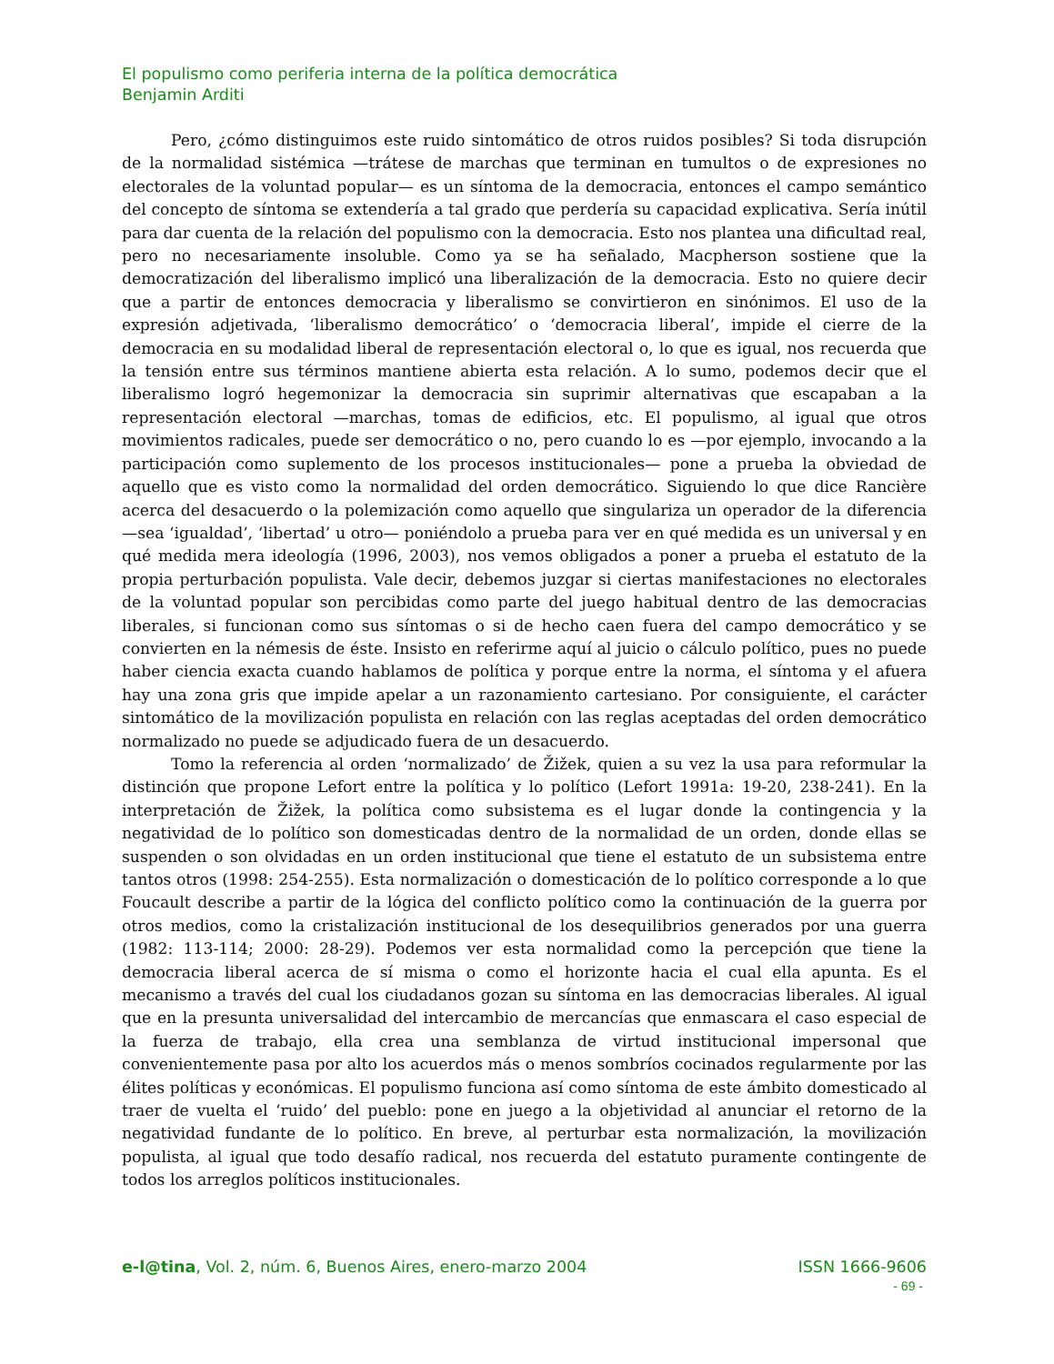El populismo como periferia interna de la política democrática
Benjamin Arditi
Pero, ¿cómo distinguimos este ruido sintomático de otros ruidos posibles? Si toda disrupción de la normalidad sistémica —trátese de marchas que terminan en tumultos o de expresiones no electorales de la voluntad popular— es un síntoma de la democracia, entonces el campo semántico del concepto de síntoma se extendería a tal grado que perdería su capacidad explicativa. Sería inútil para dar cuenta de la relación del populismo con la democracia. Esto nos plantea una dificultad real, pero no necesariamente insoluble. Como ya se ha señalado, Macpherson sostiene que la democratización del liberalismo implicó una liberalización de la democracia. Esto no quiere decir que a partir de entonces democracia y liberalismo se convirtieron en sinónimos. El uso de la expresión adjetivada, ‘liberalismo democrático’ o ‘democracia liberal’, impide el cierre de la democracia en su modalidad liberal de representación electoral o, lo que es igual, nos recuerda que la tensión entre sus términos mantiene abierta esta relación. A lo sumo, podemos decir que el liberalismo logró hegemonizar la democracia sin suprimir alternativas que escapaban a la representación electoral —marchas, tomas de edificios, etc. El populismo, al igual que otros movimientos radicales, puede ser democrático o no, pero cuando lo es —por ejemplo, invocando a la participación como suplemento de los procesos institucionales— pone a prueba la obviedad de aquello que es visto como la normalidad del orden democrático. Siguiendo lo que dice Rancière acerca del desacuerdo o la polemización como aquello que singulariza un operador de la diferencia —sea ‘igualdad’, ‘libertad’ u otro— poniéndolo a prueba para ver en qué medida es un universal y en qué medida mera ideología (1996, 2003), nos vemos obligados a poner a prueba el estatuto de la propia perturbación populista. Vale decir, debemos juzgar si ciertas manifestaciones no electorales de la voluntad popular son percibidas como parte del juego habitual dentro de las democracias liberales, si funcionan como sus síntomas o si de hecho caen fuera del campo democrático y se convierten en la némesis de éste. Insisto en referirme aquí al juicio o cálculo político, pues no puede haber ciencia exacta cuando hablamos de política y porque entre la norma, el síntoma y el afuera hay una zona gris que impide apelar a un razonamiento cartesiano. Por consiguiente, el carácter sintomático de la movilización populista en relación con las reglas aceptadas del orden democrático normalizado no puede se adjudicado fuera de un desacuerdo.
Tomo la referencia al orden ‘normalizado’ de Žižek, quien a su vez la usa para reformular la distinción que propone Lefort entre la política y lo político (Lefort 1991a: 19-20, 238-241). En la interpretación de Žižek, la política como subsistema es el lugar donde la contingencia y la negatividad de lo político son domesticadas dentro de la normalidad de un orden, donde ellas se suspenden o son olvidadas en un orden institucional que tiene el estatuto de un subsistema entre tantos otros (1998: 254-255). Esta normalización o domesticación de lo político corresponde a lo que Foucault describe a partir de la lógica del conflicto político como la continuación de la guerra por otros medios, como la cristalización institucional de los desequilibrios generados por una guerra (1982: 113-114; 2000: 28-29). Podemos ver esta normalidad como la percepción que tiene la democracia liberal acerca de sí misma o como el horizonte hacia el cual ella apunta. Es el mecanismo a través del cual los ciudadanos gozan su síntoma en las democracias liberales. Al igual que en la presunta universalidad del intercambio de mercancías que enmascara el caso especial de la fuerza de trabajo, ella crea una semblanza de virtud institucional impersonal que convenientemente pasa por alto los acuerdos más o menos sombríos cocinados regularmente por las élites políticas y económicas. El populismo funciona así como síntoma de este ámbito domesticado al traer de vuelta el ‘ruido’ del pueblo: pone en juego a la objetividad al anunciar el retorno de la negatividad fundante de lo político. En breve, al perturbar esta normalización, la movilización populista, al igual que todo desafío radical, nos recuerda del estatuto puramente contingente de todos los arreglos políticos institucionales.
e-l@tina, Vol. 2, núm. 6, Buenos Aires, enero-marzo 2004 ISSN 1666-9606
- 69 -